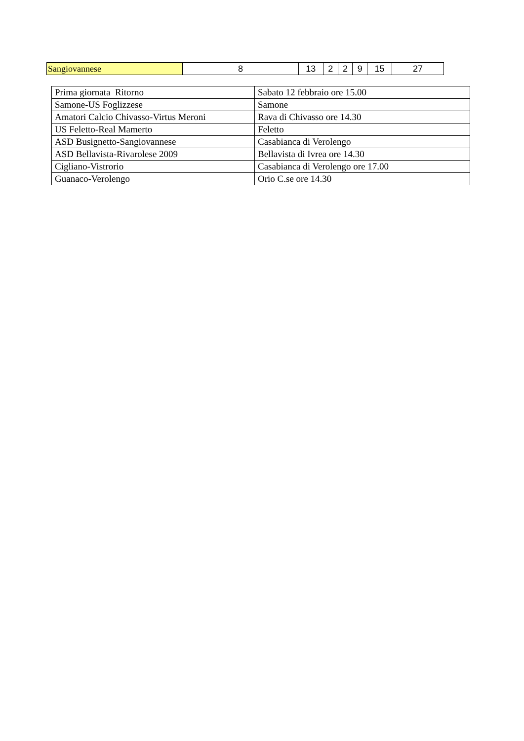| Sangiovannese | 8 | 13 | 2 | 2 | 9 | 15 | 27 |
| Prima giornata Ritorno | Sabato 12 febbraio ore 15.00 |
| Samone-US Foglizzese | Samone |
| Amatori Calcio Chivasso-Virtus Meroni | Rava di Chivasso ore 14.30 |
| US Feletto-Real Mamerto | Feletto |
| ASD Busignetto-Sangiovannese | Casabianca di Verolengo |
| ASD Bellavista-Rivarolese 2009 | Bellavista di Ivrea ore 14.30 |
| Cigliano-Vistrorio | Casabianca di Verolengo ore 17.00 |
| Guanaco-Verolengo | Orio C.se ore 14.30 |